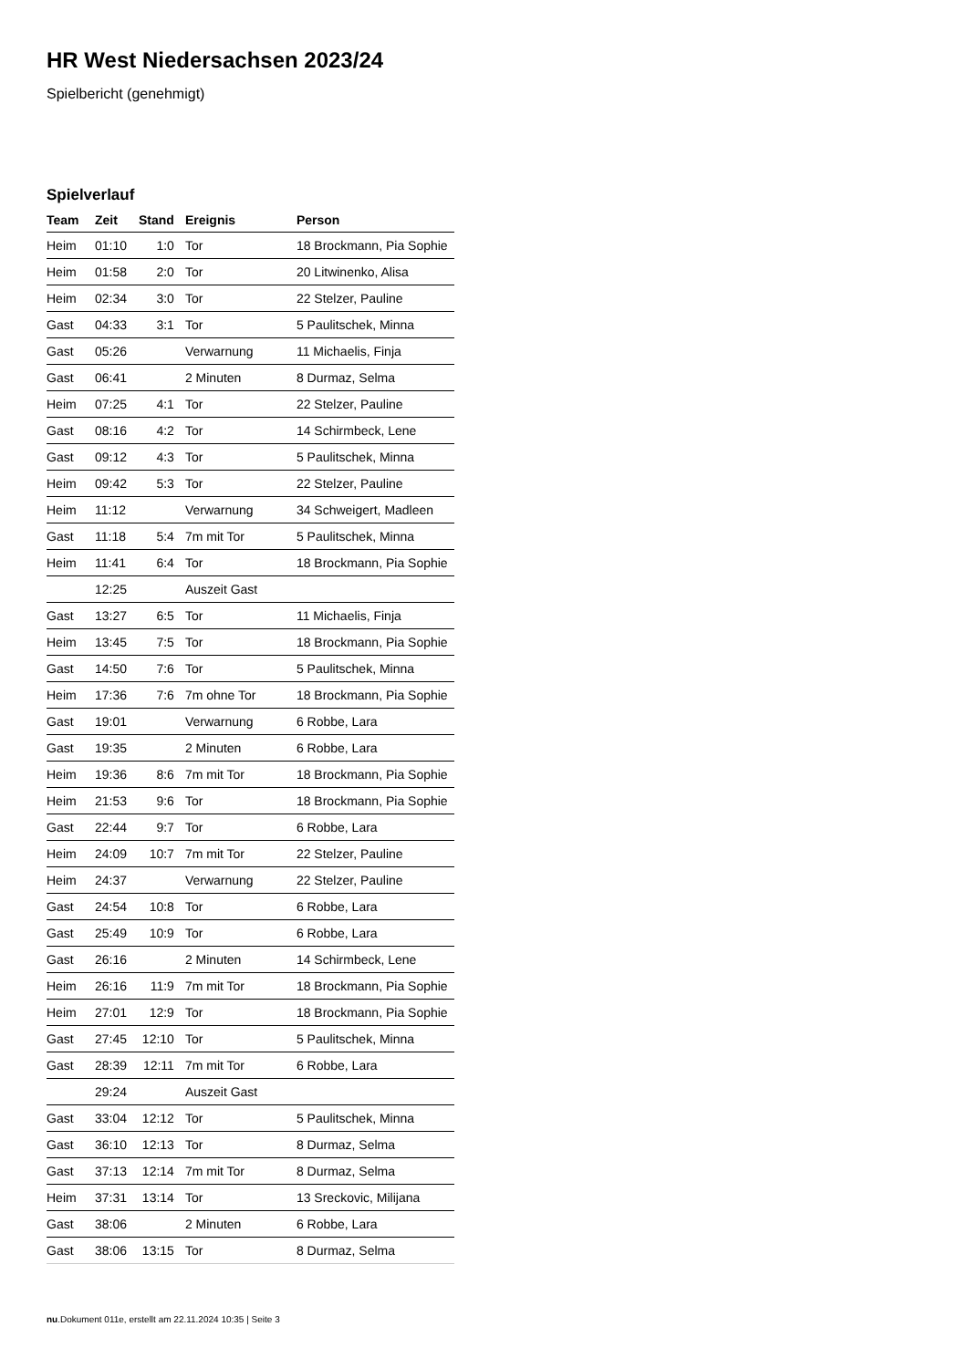HR West Niedersachsen 2023/24
Spielbericht (genehmigt)
Spielverlauf
| Team | Zeit | Stand | Ereignis | Person |
| --- | --- | --- | --- | --- |
| Heim | 01:10 | 1:0 | Tor | 18 Brockmann, Pia Sophie |
| Heim | 01:58 | 2:0 | Tor | 20 Litwinenko, Alisa |
| Heim | 02:34 | 3:0 | Tor | 22 Stelzer, Pauline |
| Gast | 04:33 | 3:1 | Tor | 5 Paulitschek, Minna |
| Gast | 05:26 | | Verwarnung | 11 Michaelis, Finja |
| Gast | 06:41 | | 2 Minuten | 8 Durmaz, Selma |
| Heim | 07:25 | 4:1 | Tor | 22 Stelzer, Pauline |
| Gast | 08:16 | 4:2 | Tor | 14 Schirmbeck, Lene |
| Gast | 09:12 | 4:3 | Tor | 5 Paulitschek, Minna |
| Heim | 09:42 | 5:3 | Tor | 22 Stelzer, Pauline |
| Heim | 11:12 | | Verwarnung | 34 Schweigert, Madleen |
| Gast | 11:18 | 5:4 | 7m mit Tor | 5 Paulitschek, Minna |
| Heim | 11:41 | 6:4 | Tor | 18 Brockmann, Pia Sophie |
| | 12:25 | | Auszeit Gast | |
| Gast | 13:27 | 6:5 | Tor | 11 Michaelis, Finja |
| Heim | 13:45 | 7:5 | Tor | 18 Brockmann, Pia Sophie |
| Gast | 14:50 | 7:6 | Tor | 5 Paulitschek, Minna |
| Heim | 17:36 | 7:6 | 7m ohne Tor | 18 Brockmann, Pia Sophie |
| Gast | 19:01 | | Verwarnung | 6 Robbe, Lara |
| Gast | 19:35 | | 2 Minuten | 6 Robbe, Lara |
| Heim | 19:36 | 8:6 | 7m mit Tor | 18 Brockmann, Pia Sophie |
| Heim | 21:53 | 9:6 | Tor | 18 Brockmann, Pia Sophie |
| Gast | 22:44 | 9:7 | Tor | 6 Robbe, Lara |
| Heim | 24:09 | 10:7 | 7m mit Tor | 22 Stelzer, Pauline |
| Heim | 24:37 | | Verwarnung | 22 Stelzer, Pauline |
| Gast | 24:54 | 10:8 | Tor | 6 Robbe, Lara |
| Gast | 25:49 | 10:9 | Tor | 6 Robbe, Lara |
| Gast | 26:16 | | 2 Minuten | 14 Schirmbeck, Lene |
| Heim | 26:16 | 11:9 | 7m mit Tor | 18 Brockmann, Pia Sophie |
| Heim | 27:01 | 12:9 | Tor | 18 Brockmann, Pia Sophie |
| Gast | 27:45 | 12:10 | Tor | 5 Paulitschek, Minna |
| Gast | 28:39 | 12:11 | 7m mit Tor | 6 Robbe, Lara |
| | 29:24 | | Auszeit Gast | |
| Gast | 33:04 | 12:12 | Tor | 5 Paulitschek, Minna |
| Gast | 36:10 | 12:13 | Tor | 8 Durmaz, Selma |
| Gast | 37:13 | 12:14 | 7m mit Tor | 8 Durmaz, Selma |
| Heim | 37:31 | 13:14 | Tor | 13 Sreckovic, Milijana |
| Gast | 38:06 | | 2 Minuten | 6 Robbe, Lara |
| Gast | 38:06 | 13:15 | Tor | 8 Durmaz, Selma |
nu.Dokument 011e, erstellt am 22.11.2024 10:35 | Seite 3